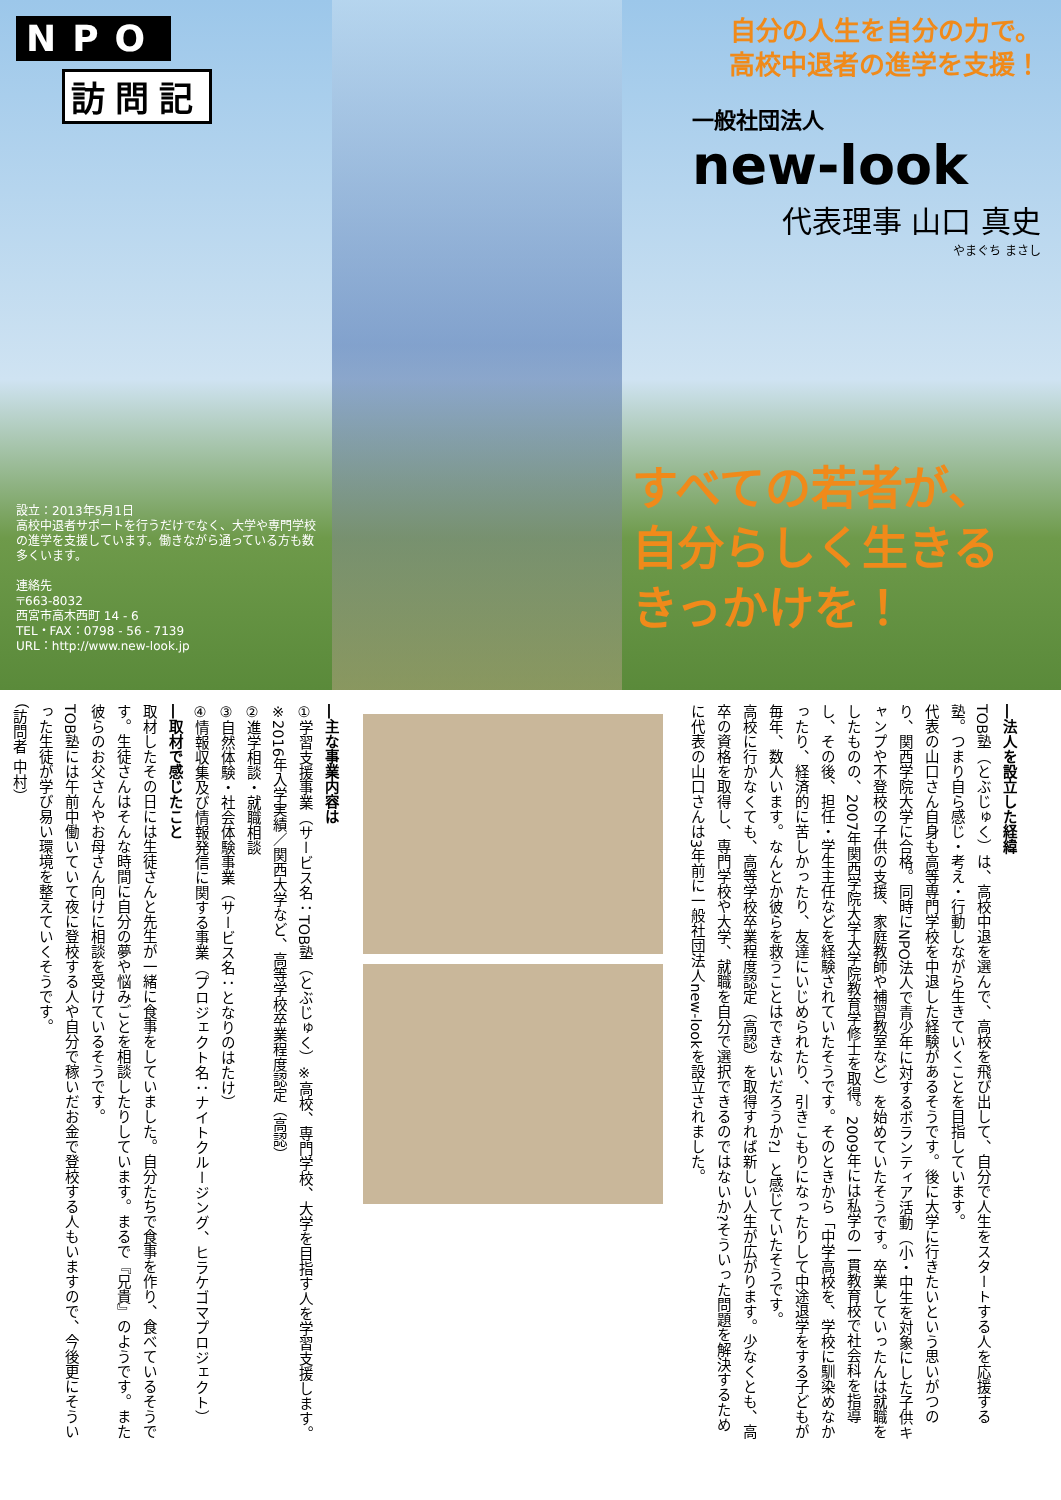NPO
訪問記
設立：2013年5月1日
高校中退者サポートを行うだけでなく、大学や専門学校の進学を支援しています。働きながら通っている方も数多くいます。
連絡先
〒663-8032
西宮市高木西町 14 - 6
TEL・FAX：0798 - 56 - 7139
URL：http://www.new-look.jp
自分の人生を自分の力で。
高校中退者の進学を支援！
一般社団法人
new-look
代表理事 山口 真史
やまぐち まさし
すべての若者が、
自分らしく生きる
きっかけを！
―法人を設立した経緯
TOB塾（とぶじゅく）は、高校中退を選んで、高校を飛び出して、自分で人生をスタートする人を応援する塾。つまり自ら感じ・考え・行動しながら生きていくことを目指しています。
代表の山口さん自身も高等専門学校を中退した経験があるそうです。後に大学に行きたいという思いがつのり、関西学院大学に合格。同時にNPO法人で青少年に対するボランティア活動（小・中生を対象にした子供キャンプや不登校の子供の支援、家庭教師や補習教室など）を始めていたそうです。卒業していったんは就職をしたものの、2007年関西学院大学大学院教育学修士を取得。2009年には私学の一貫教育校で社会科を指導し、その後、担任・学生主任などを経験されていたそうです。そのときから「中学高校を、学校に馴染めなかったり、経済的に苦しかったり、友達にいじめられたり、引きこもりになったりして中途退学をする子どもが毎年、数人います。なんとか彼らを救うことはできないだろうか?」と感じていたそうです。
高校に行かなくても、高等学校卒業程度認定（高認）を取得すれば新しい人生が広がります。少なくとも、高卒の資格を取得し、専門学校や大学、就職を自分で選択できるのではないか?そういった問題を解決するために代表の山口さんは3年前に一般社団法人new-lookを設立されました。
―主な事業内容は
①学習支援事業（サービス名：TOB塾（とぶじゅく）※高校、専門学校、大学を目指す人を学習支援します。
※2016年入学実績／関西大学など、高等学校卒業程度認定（高認）
②進学相談・就職相談
③自然体験・社会体験事業（サービス名：となりのはたけ）
④情報収集及び情報発信に関する事業（プロジェクト名：ナイトクルージング、ヒラケゴマプロジェクト）
―取材で感じたこと
取材したその日には生徒さんと先生が一緒に食事をしていました。自分たちで食事を作り、食べているそうです。生徒さんはそんな時間に自分の夢や悩みごとを相談したりしています。まるで『兄貴』のようです。また彼らのお父さんやお母さん向けに相談を受けているそうです。
TOB塾には午前中働いていて夜に登校する人や自分で稼いだお金で登校する人もいますので、今後更にそういった生徒が学び易い環境を整えていくそうです。
（訪問者 中村）